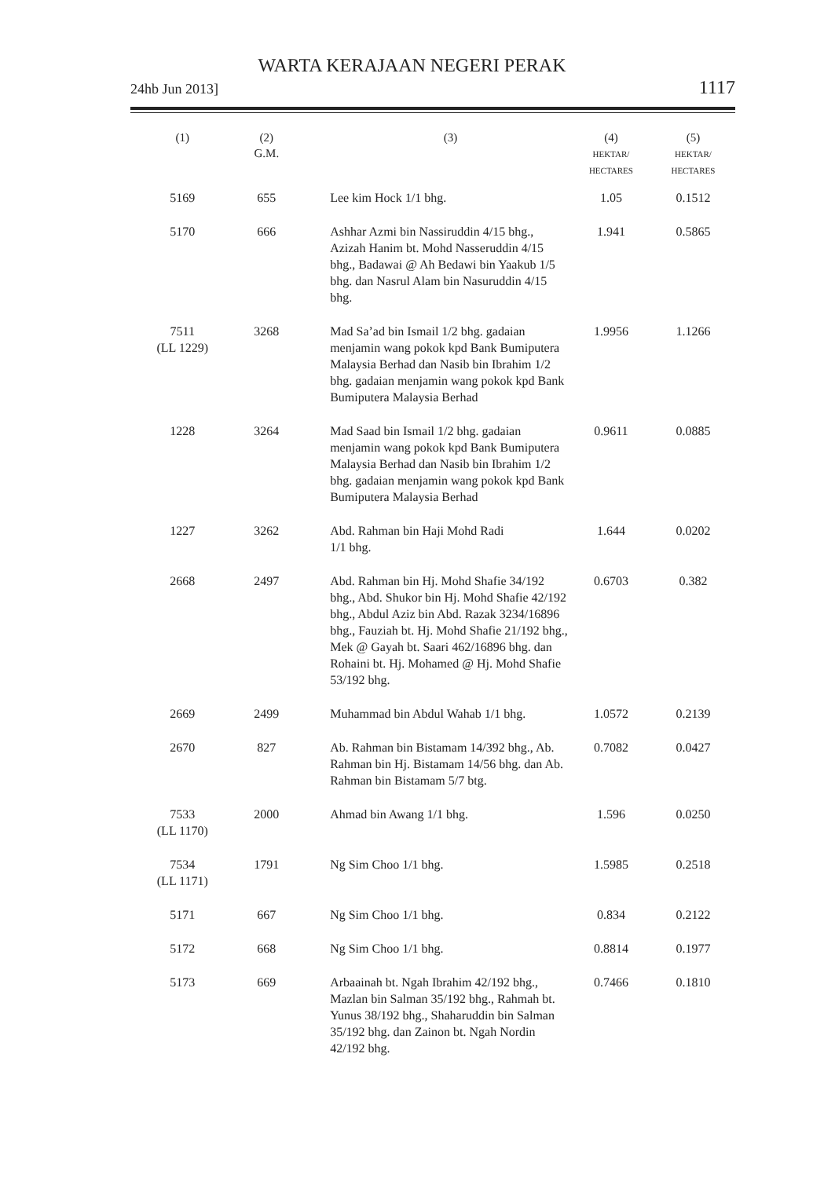WARTA KERAJAAN NEGERI PERAK
24hb Jun 2013] 1117
| (1) | (2) G.M. | (3) | (4) HEKTAR/ HECTARES | (5) HEKTAR/ HECTARES |
| --- | --- | --- | --- | --- |
| 5169 | 655 | Lee kim Hock 1/1 bhg. | 1.05 | 0.1512 |
| 5170 | 666 | Ashhar Azmi bin Nassiruddin 4/15 bhg., Azizah Hanim bt. Mohd Nasseruddin 4/15 bhg., Badawai @ Ah Bedawi bin Yaakub 1/5 bhg. dan Nasrul Alam bin Nasuruddin 4/15 bhg. | 1.941 | 0.5865 |
| 7511 (LL 1229) | 3268 | Mad Sa’ad bin Ismail 1/2 bhg. gadaian menjamin wang pokok kpd Bank Bumiputera Malaysia Berhad dan Nasib bin Ibrahim 1/2 bhg. gadaian menjamin wang pokok kpd Bank Bumiputera Malaysia Berhad | 1.9956 | 1.1266 |
| 1228 | 3264 | Mad Saad bin Ismail 1/2 bhg. gadaian menjamin wang pokok kpd Bank Bumiputera Malaysia Berhad dan Nasib bin Ibrahim 1/2 bhg. gadaian menjamin wang pokok kpd Bank Bumiputera Malaysia Berhad | 0.9611 | 0.0885 |
| 1227 | 3262 | Abd. Rahman bin Haji Mohd Radi 1/1 bhg. | 1.644 | 0.0202 |
| 2668 | 2497 | Abd. Rahman bin Hj. Mohd Shafie 34/192 bhg., Abd. Shukor bin Hj. Mohd Shafie 42/192 bhg., Abdul Aziz bin Abd. Razak 3234/16896 bhg., Fauziah bt. Hj. Mohd Shafie 21/192 bhg., Mek @ Gayah bt. Saari 462/16896 bhg. dan Rohaini bt. Hj. Mohamed @ Hj. Mohd Shafie 53/192 bhg. | 0.6703 | 0.382 |
| 2669 | 2499 | Muhammad bin Abdul Wahab 1/1 bhg. | 1.0572 | 0.2139 |
| 2670 | 827 | Ab. Rahman bin Bistamam 14/392 bhg., Ab. Rahman bin Hj. Bistamam 14/56 bhg. dan Ab. Rahman bin Bistamam 5/7 btg. | 0.7082 | 0.0427 |
| 7533 (LL 1170) | 2000 | Ahmad bin Awang 1/1 bhg. | 1.596 | 0.0250 |
| 7534 (LL 1171) | 1791 | Ng Sim Choo 1/1 bhg. | 1.5985 | 0.2518 |
| 5171 | 667 | Ng Sim Choo 1/1 bhg. | 0.834 | 0.2122 |
| 5172 | 668 | Ng Sim Choo 1/1 bhg. | 0.8814 | 0.1977 |
| 5173 | 669 | Arbaainah bt. Ngah Ibrahim 42/192 bhg., Mazlan bin Salman 35/192 bhg., Rahmah bt. Yunus 38/192 bhg., Shaharuddin bin Salman 35/192 bhg. dan Zainon bt. Ngah Nordin 42/192 bhg. | 0.7466 | 0.1810 |